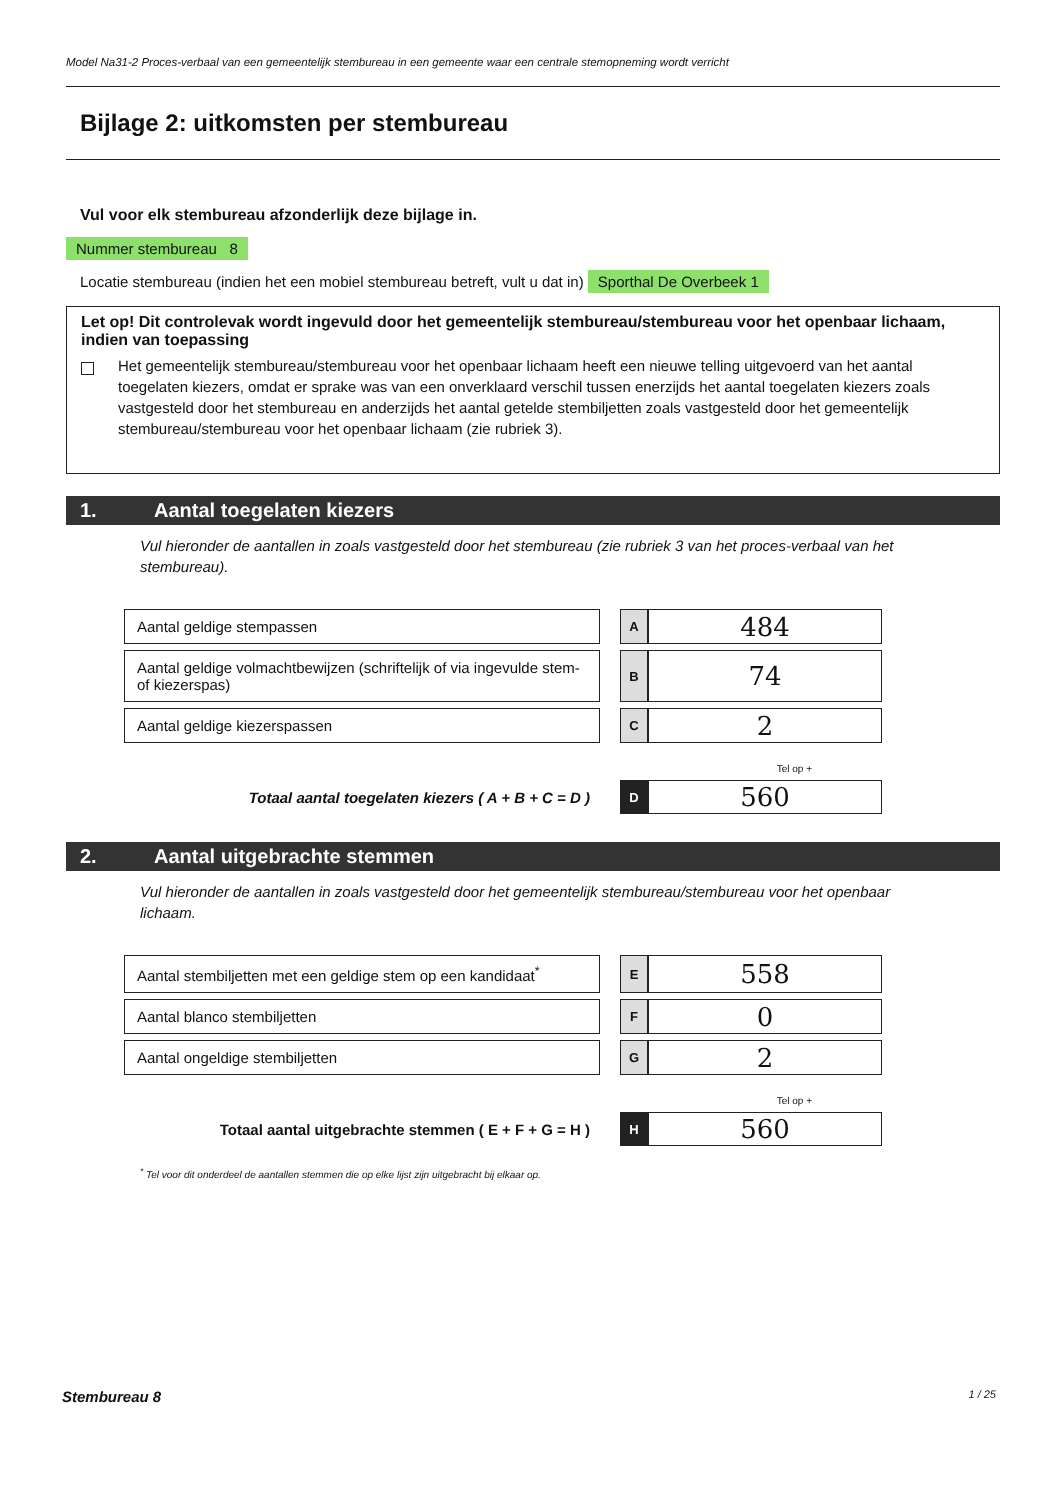Model Na31-2 Proces-verbaal van een gemeentelijk stembureau in een gemeente waar een centrale stemopneming wordt verricht
Bijlage 2: uitkomsten per stembureau
Vul voor elk stembureau afzonderlijk deze bijlage in.
Nummer stembureau 8
Locatie stembureau (indien het een mobiel stembureau betreft, vult u dat in) Sporthal De Overbeek 1
Let op! Dit controlevak wordt ingevuld door het gemeentelijk stembureau/stembureau voor het openbaar lichaam, indien van toepassing
Het gemeentelijk stembureau/stembureau voor het openbaar lichaam heeft een nieuwe telling uitgevoerd van het aantal toegelaten kiezers, omdat er sprake was van een onverklaard verschil tussen enerzijds het aantal toegelaten kiezers zoals vastgesteld door het stembureau en anderzijds het aantal getelde stembiljetten zoals vastgesteld door het gemeentelijk stembureau/stembureau voor het openbaar lichaam (zie rubriek 3).
1. Aantal toegelaten kiezers
Vul hieronder de aantallen in zoals vastgesteld door het stembureau (zie rubriek 3 van het proces-verbaal van het stembureau).
| Aantal geldige stempassen | | A | 484 |
| Aantal geldige volmachtbewijzen (schriftelijk of via ingevulde stem- of kiezerspas) | | B | 74 |
| Aantal geldige kiezerspassen | | C | 2 |
| Tel op + | | | |
| Totaal aantal toegelaten kiezers ( A + B + C = D ) | | D | 560 |
2. Aantal uitgebrachte stemmen
Vul hieronder de aantallen in zoals vastgesteld door het gemeentelijk stembureau/stembureau voor het openbaar lichaam.
| Aantal stembiljetten met een geldige stem op een kandidaat<sup>*</sup> | | E | 558 |
| Aantal blanco stembiljetten | | F | 0 |
| Aantal ongeldige stembiljetten | | G | 2 |
| Tel op + | | | |
| Totaal aantal uitgebrachte stemmen ( E + F + G = H ) | | H | 560 |
<sup>*</sup> Tel voor dit onderdeel de aantallen stemmen die op elke lijst zijn uitgebracht bij elkaar op.
Stembureau 8 1 / 25